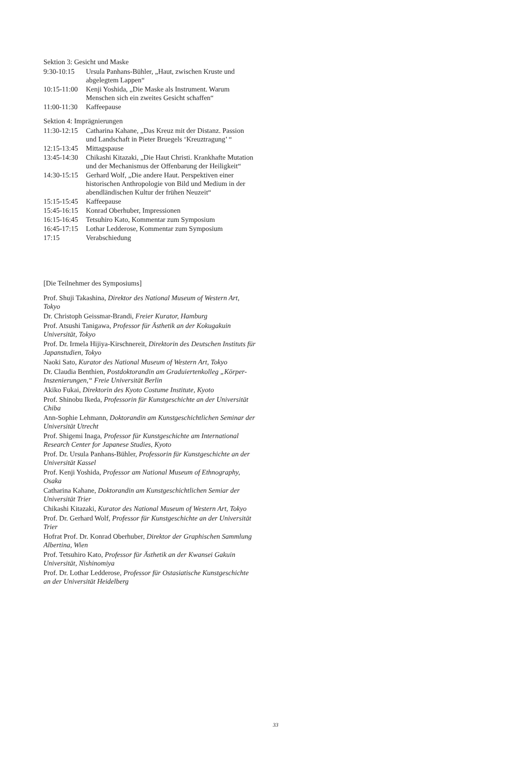Sektion 3: Gesicht und Maske
| 9:30-10:15 | Ursula Panhans-Bühler, „Haut, zwischen Kruste und abgelegtem Lappen“ |
| 10:15-11:00 | Kenji Yoshida, „Die Maske als Instrument. Warum Menschen sich ein zweites Gesicht schaffen“ |
| 11:00-11:30 | Kaffeepause |
Sektion 4: Imprägnierungen
| 11:30-12:15 | Catharina Kahane, „Das Kreuz mit der Distanz. Passion und Landschaft in Pieter Bruegels ‘Kreuztragung’ “ |
| 12:15-13:45 | Mittagspause |
| 13:45-14:30 | Chikashi Kitazaki, „Die Haut Christi. Krankhafte Mutation und der Mechanismus der Offenbarung der Heiligkeit“ |
| 14:30-15:15 | Gerhard Wolf, „Die andere Haut. Perspektiven einer historischen Anthropologie von Bild und Medium in der abendländischen Kultur der frühen Neuzeit“ |
| 15:15-15:45 | Kaffeepause |
| 15:45-16:15 | Konrad Oberhuber, Impressionen |
| 16:15-16:45 | Tetsuhiro Kato, Kommentar zum Symposium |
| 16:45-17:15 | Lothar Ledderose, Kommentar zum Symposium |
| 17:15 | Verabschiedung |
[Die Teilnehmer des Symposiums]
Prof. Shuji Takashina, Direktor des National Museum of Western Art, Tokyo
Dr. Christoph Geissmar-Brandi, Freier Kurator, Hamburg
Prof. Atsushi Tanigawa, Professor für Ästhetik an der Kokugakuin Universität, Tokyo
Prof. Dr. Irmela Hijiya-Kirschnereit, Direktorin des Deutschen Instituts für Japanstudien, Tokyo
Naoki Sato, Kurator des National Museum of Western Art, Tokyo
Dr. Claudia Benthien, Postdoktorandin am Graduiertenkolleg „Körper-Inszenierungen,“ Freie Universität Berlin
Akiko Fukai, Direktorin des Kyoto Costume Institute, Kyoto
Prof. Shinobu Ikeda, Professorin für Kunstgeschichte an der Universität Chiba
Ann-Sophie Lehmann, Doktorandin am Kunstgeschichtlichen Seminar der Universität Utrecht
Prof. Shigemi Inaga, Professor für Kunstgeschichte am International Research Center for Japanese Studies, Kyoto
Prof. Dr. Ursula Panhans-Bühler, Professorin für Kunstgeschichte an der Universität Kassel
Prof. Kenji Yoshida, Professor am National Museum of Ethnography, Osaka
Catharina Kahane, Doktorandin am Kunstgeschichtlichen Semiar der Universität Trier
Chikashi Kitazaki, Kurator des National Museum of Western Art, Tokyo
Prof. Dr. Gerhard Wolf, Professor für Kunstgeschichte an der Universität Trier
Hofrat Prof. Dr. Konrad Oberhuber, Direktor der Graphischen Sammlung Albertina, Wien
Prof. Tetsuhiro Kato, Professor für Ästhetik an der Kwansei Gakuin Universität, Nishinomiya
Prof. Dr. Lothar Ledderose, Professor für Ostasiatische Kunstgeschichte an der Universität Heidelberg
33